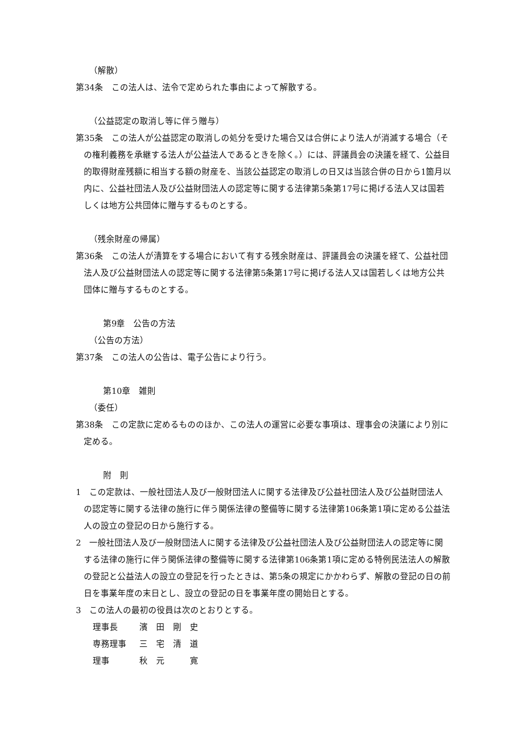（解散）
第34条　この法人は、法令で定められた事由によって解散する。
（公益認定の取消し等に伴う贈与）
第35条　この法人が公益認定の取消しの処分を受けた場合又は合併により法人が消滅する場合（その権利義務を承継する法人が公益法人であるときを除く。）には、評議員会の決議を経て、公益目的取得財産残額に相当する額の財産を、当該公益認定の取消しの日又は当該合併の日から1箇月以内に、公益社団法人及び公益財団法人の認定等に関する法律第5条第17号に掲げる法人又は国若しくは地方公共団体に贈与するものとする。
（残余財産の帰属）
第36条　この法人が清算をする場合において有する残余財産は、評議員会の決議を経て、公益社団法人及び公益財団法人の認定等に関する法律第5条第17号に掲げる法人又は国若しくは地方公共団体に贈与するものとする。
第9章　公告の方法
（公告の方法）
第37条　この法人の公告は、電子公告により行う。
第10章　雑則
（委任）
第38条　この定款に定めるもののほか、この法人の運営に必要な事項は、理事会の決議により別に定める。
附　則
1　この定款は、一般社団法人及び一般財団法人に関する法律及び公益社団法人及び公益財団法人の認定等に関する法律の施行に伴う関係法律の整備等に関する法律第106条第1項に定める公益法人の設立の登記の日から施行する。
2　一般社団法人及び一般財団法人に関する法律及び公益社団法人及び公益財団法人の認定等に関する法律の施行に伴う関係法律の整備等に関する法律第106条第1項に定める特例民法法人の解散の登記と公益法人の設立の登記を行ったときは、第5条の規定にかかわらず、解散の登記の日の前日を事業年度の末日とし、設立の登記の日を事業年度の開始日とする。
3　この法人の最初の役員は次のとおりとする。
| 理事長 | 濱 田 剛 史 |
| 専務理事 | 三 宅 清 道 |
| 理事 | 秋 元 寛 |